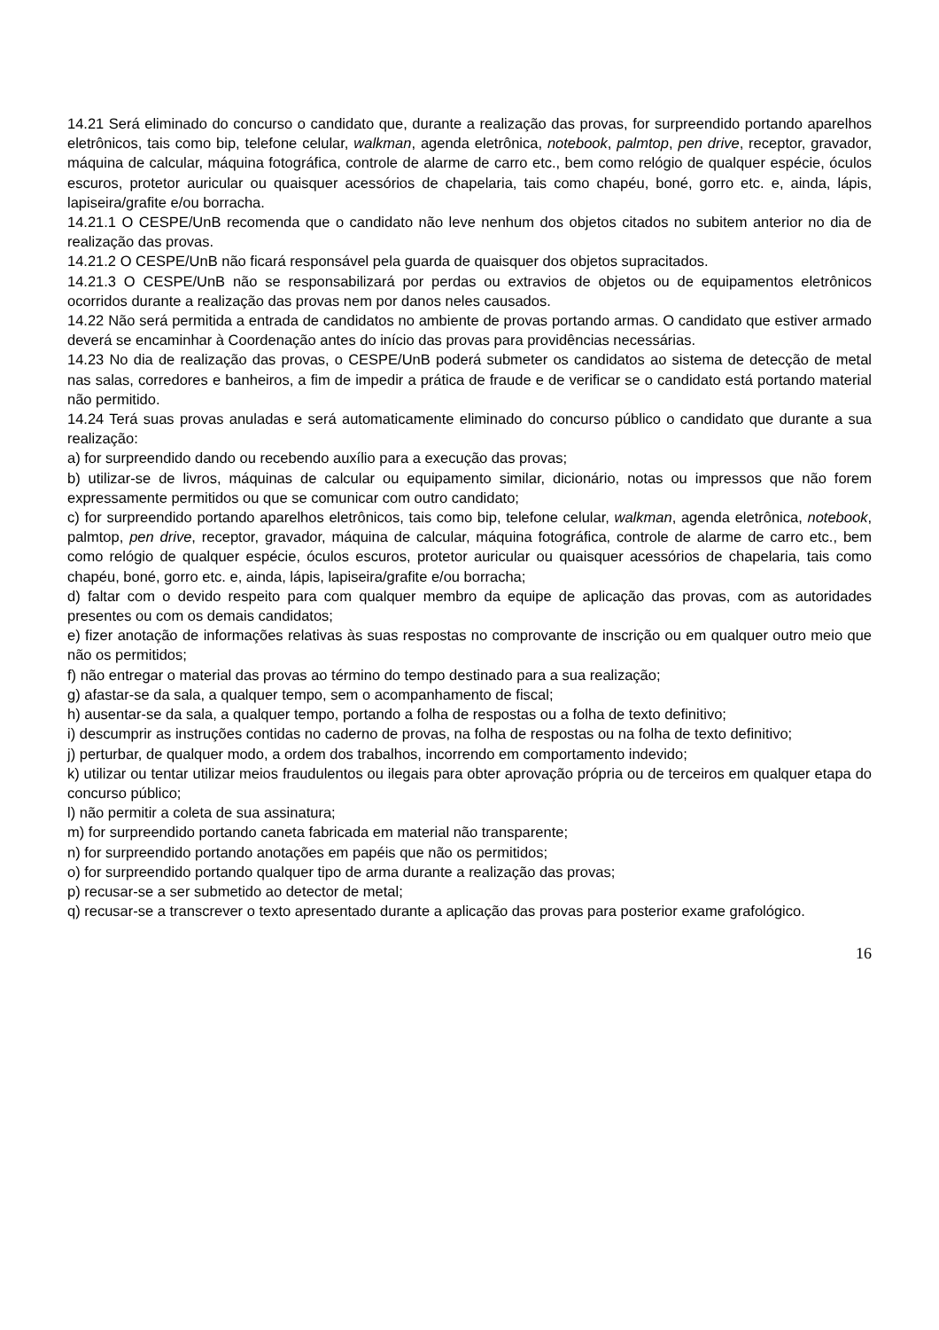14.21 Será eliminado do concurso o candidato que, durante a realização das provas, for surpreendido portando aparelhos eletrônicos, tais como bip, telefone celular, walkman, agenda eletrônica, notebook, palmtop, pen drive, receptor, gravador, máquina de calcular, máquina fotográfica, controle de alarme de carro etc., bem como relógio de qualquer espécie, óculos escuros, protetor auricular ou quaisquer acessórios de chapelaria, tais como chapéu, boné, gorro etc. e, ainda, lápis, lapiseira/grafite e/ou borracha.
14.21.1 O CESPE/UnB recomenda que o candidato não leve nenhum dos objetos citados no subitem anterior no dia de realização das provas.
14.21.2 O CESPE/UnB não ficará responsável pela guarda de quaisquer dos objetos supracitados.
14.21.3 O CESPE/UnB não se responsabilizará por perdas ou extravios de objetos ou de equipamentos eletrônicos ocorridos durante a realização das provas nem por danos neles causados.
14.22 Não será permitida a entrada de candidatos no ambiente de provas portando armas. O candidato que estiver armado deverá se encaminhar à Coordenação antes do início das provas para providências necessárias.
14.23 No dia de realização das provas, o CESPE/UnB poderá submeter os candidatos ao sistema de detecção de metal nas salas, corredores e banheiros, a fim de impedir a prática de fraude e de verificar se o candidato está portando material não permitido.
14.24 Terá suas provas anuladas e será automaticamente eliminado do concurso público o candidato que durante a sua realização:
a) for surpreendido dando ou recebendo auxílio para a execução das provas;
b) utilizar-se de livros, máquinas de calcular ou equipamento similar, dicionário, notas ou impressos que não forem expressamente permitidos ou que se comunicar com outro candidato;
c) for surpreendido portando aparelhos eletrônicos, tais como bip, telefone celular, walkman, agenda eletrônica, notebook, palmtop, pen drive, receptor, gravador, máquina de calcular, máquina fotográfica, controle de alarme de carro etc., bem como relógio de qualquer espécie, óculos escuros, protetor auricular ou quaisquer acessórios de chapelaria, tais como chapéu, boné, gorro etc. e, ainda, lápis, lapiseira/grafite e/ou borracha;
d) faltar com o devido respeito para com qualquer membro da equipe de aplicação das provas, com as autoridades presentes ou com os demais candidatos;
e) fizer anotação de informações relativas às suas respostas no comprovante de inscrição ou em qualquer outro meio que não os permitidos;
f) não entregar o material das provas ao término do tempo destinado para a sua realização;
g) afastar-se da sala, a qualquer tempo, sem o acompanhamento de fiscal;
h) ausentar-se da sala, a qualquer tempo, portando a folha de respostas ou a folha de texto definitivo;
i) descumprir as instruções contidas no caderno de provas, na folha de respostas ou na folha de texto definitivo;
j) perturbar, de qualquer modo, a ordem dos trabalhos, incorrendo em comportamento indevido;
k) utilizar ou tentar utilizar meios fraudulentos ou ilegais para obter aprovação própria ou de terceiros em qualquer etapa do concurso público;
l) não permitir a coleta de sua assinatura;
m) for surpreendido portando caneta fabricada em material não transparente;
n) for surpreendido portando anotações em papéis que não os permitidos;
o) for surpreendido portando qualquer tipo de arma durante a realização das provas;
p) recusar-se a ser submetido ao detector de metal;
q) recusar-se a transcrever o texto apresentado durante a aplicação das provas para posterior exame grafológico.
16